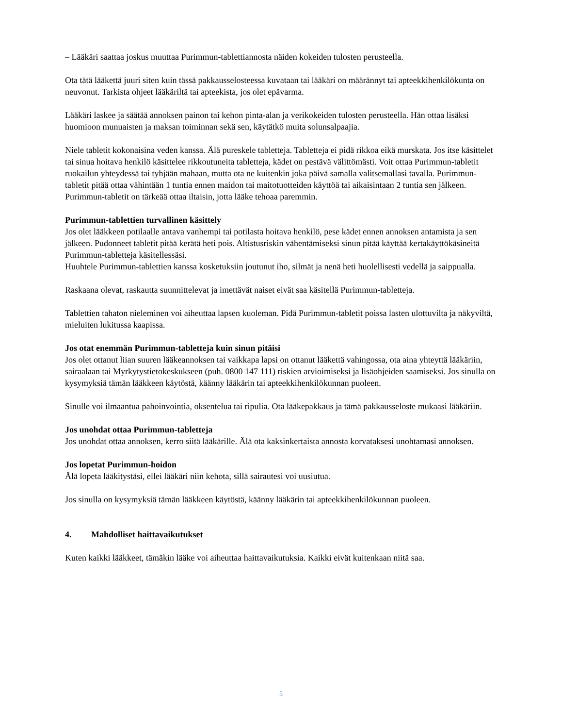– Lääkäri saattaa joskus muuttaa Purimmun-tablettiannosta näiden kokeiden tulosten perusteella.
Ota tätä lääkettä juuri siten kuin tässä pakkausselosteessa kuvataan tai lääkäri on määrännyt tai apteekkihenkilökunta on neuvonut. Tarkista ohjeet lääkäriltä tai apteekista, jos olet epävarma.
Lääkäri laskee ja säätää annoksen painon tai kehon pinta-alan ja verikokeiden tulosten perusteella. Hän ottaa lisäksi huomioon munuaisten ja maksan toiminnan sekä sen, käytätkö muita solunsalpaajia.
Niele tabletit kokonaisina veden kanssa. Älä pureskele tabletteja. Tabletteja ei pidä rikkoa eikä murskata. Jos itse käsittelet tai sinua hoitava henkilö käsittelee rikkoutuneita tabletteja, kädet on pestävä välittömästi. Voit ottaa Purimmun-tabletit ruokailun yhteydessä tai tyhjään mahaan, mutta ota ne kuitenkin joka päivä samalla valitsemallasi tavalla. Purimmun-tabletit pitää ottaa vähintään 1 tuntia ennen maidon tai maitotuotteiden käyttöä tai aikaisintaan 2 tuntia sen jälkeen. Purimmun-tabletit on tärkeää ottaa iltaisin, jotta lääke tehoaa paremmin.
Purimmun-tablettien turvallinen käsittely
Jos olet lääkkeen potilaalle antava vanhempi tai potilasta hoitava henkilö, pese kädet ennen annoksen antamista ja sen jälkeen. Pudonneet tabletit pitää kerätä heti pois. Altistusriskin vähentämiseksi sinun pitää käyttää kertakäyttökäsineitä Purimmun-tabletteja käsitellessäsi.
Huuhtele Purimmun-tablettien kanssa kosketuksiin joutunut iho, silmät ja nenä heti huolellisesti vedellä ja saippualla.
Raskaana olevat, raskautta suunnittelevat ja imettävät naiset eivät saa käsitellä Purimmun-tabletteja.
Tablettien tahaton nieleminen voi aiheuttaa lapsen kuoleman. Pidä Purimmun-tabletit poissa lasten ulottuvilta ja näkyviltä, mieluiten lukitussa kaapissa.
Jos otat enemmän Purimmun-tabletteja kuin sinun pitäisi
Jos olet ottanut liian suuren lääkeannoksen tai vaikkapa lapsi on ottanut lääkettä vahingossa, ota aina yhteyttä lääkäriin, sairaalaan tai Myrkytystietokeskukseen (puh. 0800 147 111) riskien arvioimiseksi ja lisäohjeiden saamiseksi. Jos sinulla on kysymyksiä tämän lääkkeen käytöstä, käänny lääkärin tai apteekkihenkilökunnan puoleen.
Sinulle voi ilmaantua pahoinvointia, oksentelua tai ripulia. Ota lääkepakkaus ja tämä pakkausseloste mukaasi lääkäriin.
Jos unohdat ottaa Purimmun-tabletteja
Jos unohdat ottaa annoksen, kerro siitä lääkärille. Älä ota kaksinkertaista annosta korvataksesi unohtamasi annoksen.
Jos lopetat Purimmun-hoidon
Älä lopeta lääkitystäsi, ellei lääkäri niin kehota, sillä sairautesi voi uusiutua.
Jos sinulla on kysymyksiä tämän lääkkeen käytöstä, käänny lääkärin tai apteekkihenkilökunnan puoleen.
4. Mahdolliset haittavaikutukset
Kuten kaikki lääkkeet, tämäkin lääke voi aiheuttaa haittavaikutuksia. Kaikki eivät kuitenkaan niitä saa.
5